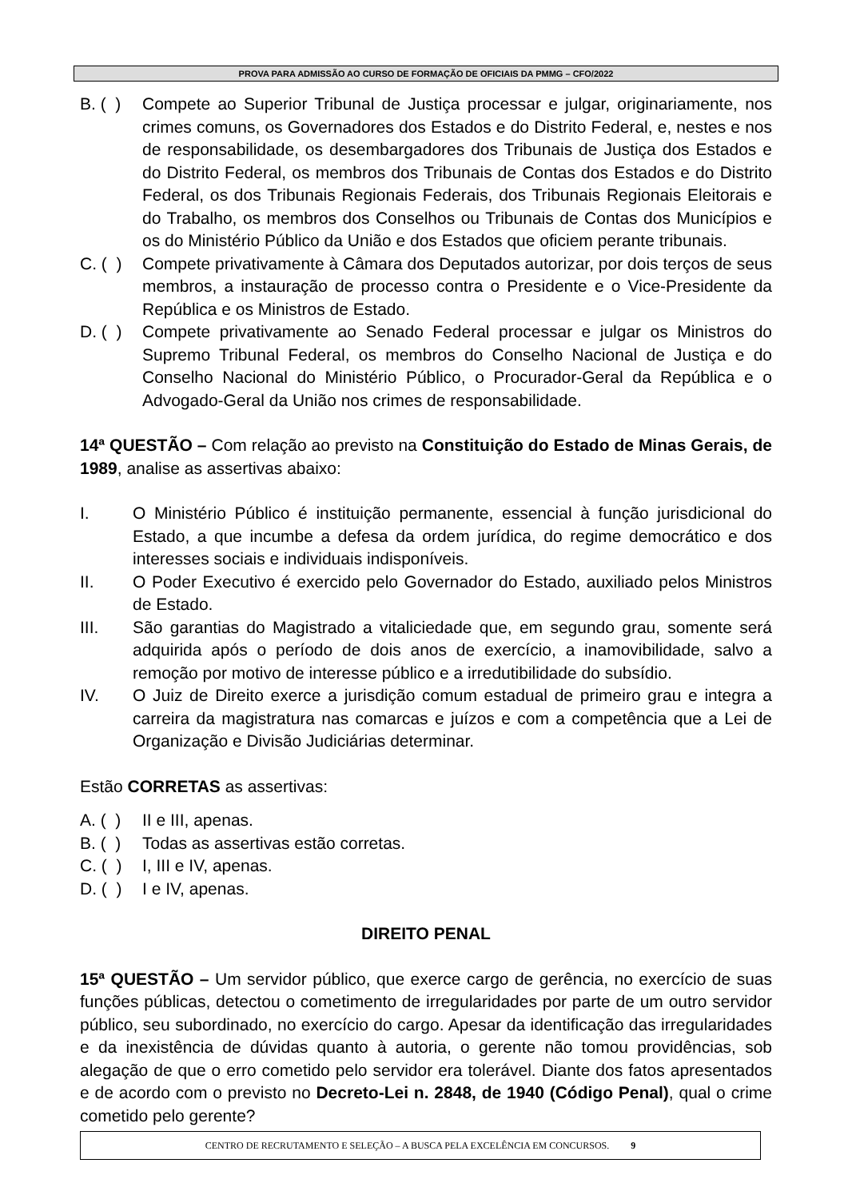PROVA PARA ADMISSÃO AO CURSO DE FORMAÇÃO DE OFICIAIS DA PMMG – CFO/2022
B. ( ) Compete ao Superior Tribunal de Justiça processar e julgar, originariamente, nos crimes comuns, os Governadores dos Estados e do Distrito Federal, e, nestes e nos de responsabilidade, os desembargadores dos Tribunais de Justiça dos Estados e do Distrito Federal, os membros dos Tribunais de Contas dos Estados e do Distrito Federal, os dos Tribunais Regionais Federais, dos Tribunais Regionais Eleitorais e do Trabalho, os membros dos Conselhos ou Tribunais de Contas dos Municípios e os do Ministério Público da União e dos Estados que oficiem perante tribunais.
C. ( ) Compete privativamente à Câmara dos Deputados autorizar, por dois terços de seus membros, a instauração de processo contra o Presidente e o Vice-Presidente da República e os Ministros de Estado.
D. ( ) Compete privativamente ao Senado Federal processar e julgar os Ministros do Supremo Tribunal Federal, os membros do Conselho Nacional de Justiça e do Conselho Nacional do Ministério Público, o Procurador-Geral da República e o Advogado-Geral da União nos crimes de responsabilidade.
14ª QUESTÃO – Com relação ao previsto na Constituição do Estado de Minas Gerais, de 1989, analise as assertivas abaixo:
I. O Ministério Público é instituição permanente, essencial à função jurisdicional do Estado, a que incumbe a defesa da ordem jurídica, do regime democrático e dos interesses sociais e individuais indisponíveis.
II. O Poder Executivo é exercido pelo Governador do Estado, auxiliado pelos Ministros de Estado.
III. São garantias do Magistrado a vitaliciedade que, em segundo grau, somente será adquirida após o período de dois anos de exercício, a inamovibilidade, salvo a remoção por motivo de interesse público e a irredutibilidade do subsídio.
IV. O Juiz de Direito exerce a jurisdição comum estadual de primeiro grau e integra a carreira da magistratura nas comarcas e juízos e com a competência que a Lei de Organização e Divisão Judiciárias determinar.
Estão CORRETAS as assertivas:
A. ( ) II e III, apenas.
B. ( ) Todas as assertivas estão corretas.
C. ( ) I, III e IV, apenas.
D. ( ) I e IV, apenas.
DIREITO PENAL
15ª QUESTÃO – Um servidor público, que exerce cargo de gerência, no exercício de suas funções públicas, detectou o cometimento de irregularidades por parte de um outro servidor público, seu subordinado, no exercício do cargo. Apesar da identificação das irregularidades e da inexistência de dúvidas quanto à autoria, o gerente não tomou providências, sob alegação de que o erro cometido pelo servidor era tolerável. Diante dos fatos apresentados e de acordo com o previsto no Decreto-Lei n. 2848, de 1940 (Código Penal), qual o crime cometido pelo gerente?
CENTRO DE RECRUTAMENTO E SELEÇÃO – A BUSCA PELA EXCELÊNCIA EM CONCURSOS. 9